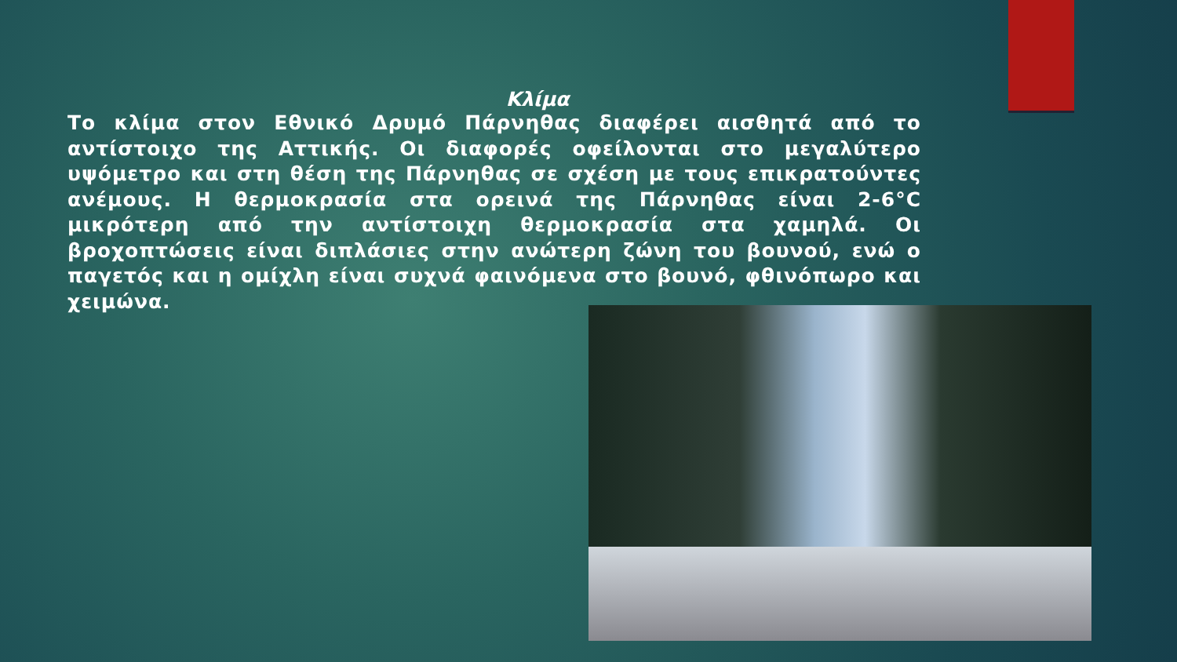Κλίμα
Το κλίμα στον Εθνικό Δρυμό Πάρνηθας διαφέρει αισθητά από το αντίστοιχο της Αττικής. Οι διαφορές οφείλονται στο μεγαλύτερο υψόμετρο και στη θέση της Πάρνηθας σε σχέση με τους επικρατούντες ανέμους. Η θερμοκρασία στα ορεινά της Πάρνηθας είναι 2-6°C μικρότερη από την αντίστοιχη θερμοκρασία στα χαμηλά. Οι βροχοπτώσεις είναι διπλάσιες στην ανώτερη ζώνη του βουνού, ενώ ο παγετός και η ομίχλη είναι συχνά φαινόμενα στο βουνό, φθινόπωρο και χειμώνα.